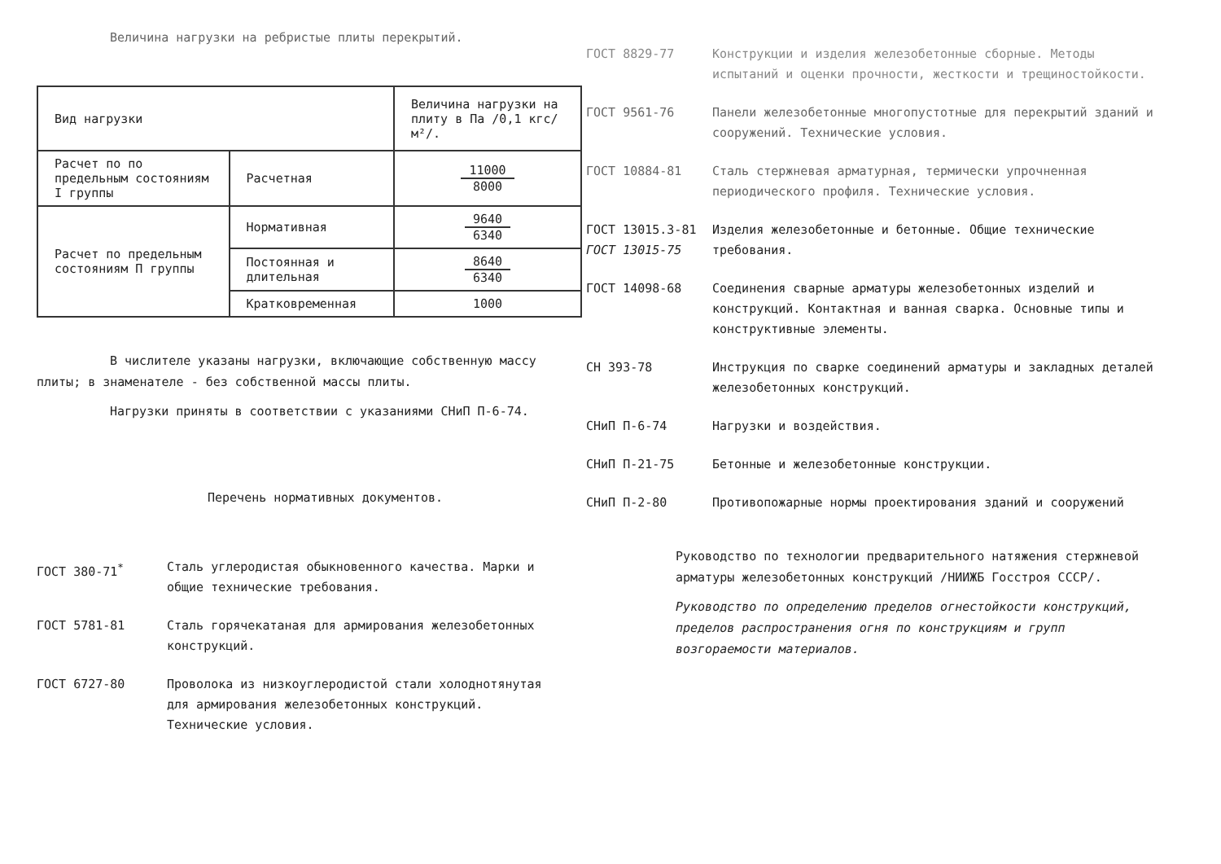Величина нагрузки на ребристые плиты перекрытий.
| Вид нагрузки | | Величина нагрузки на плиту в Па /0,1 кгс/м²/. |
| Расчет по по предельным состояниям I группы | Расчетная | 11000 8000 |
| Расчет по предельным состояниям П группы | Нормативная | 9640 6340 |
| | Постоянная и длительная | 8640 6340 |
| | Кратковременная | 1000 |
В числителе указаны нагрузки, включающие собственную массу плиты; в знаменателе - без собственной массы плиты.
Нагрузки приняты в соответствии с указаниями СНиП П-6-74.
Перечень нормативных документов.
ГОСТ 380-71<sup>*</sup> Сталь углеродистая обыкновенного качества. Марки и общие технические требования.
ГОСТ 5781-81 Сталь горячекатаная для армирования железобетонных конструкций.
ГОСТ 6727-80 Проволока из низкоуглеродистой стали холоднотянутая для армирования железобетонных конструкций. Технические условия.
ГОСТ 8829-77 Конструкции и изделия железобетонные сборные. Методы испытаний и оценки прочности, жесткости и трещиностойкости.
ГОСТ 9561-76 Панели железобетонные многопустотные для перекрытий зданий и сооружений. Технические условия.
ГОСТ 10884-81 Сталь стержневая арматурная, термически упрочненная периодического профиля. Технические условия.
ГОСТ 13015.3-81
ГОСТ 13015-75
Изделия железобетонные и бетонные. Общие технические требования.
ГОСТ 14098-68 Соединения сварные арматуры железобетонных изделий и конструкций. Контактная и ванная сварка. Основные типы и конструктивные элементы.
СН 393-78 Инструкция по сварке соединений арматуры и закладных деталей железобетонных конструкций.
СНиП П-6-74 Нагрузки и воздействия.
СНиП П-21-75 Бетонные и железобетонные конструкции.
СНиП П-2-80 Противопожарные нормы проектирования зданий и сооружений
Руководство по технологии предварительного натяжения стержневой арматуры железобетонных конструкций /НИИЖБ Госстроя СССР/.
Руководство по определению пределов огнестойкости конструкций, пределов распространения огня по конструкциям и групп возгораемости материалов.